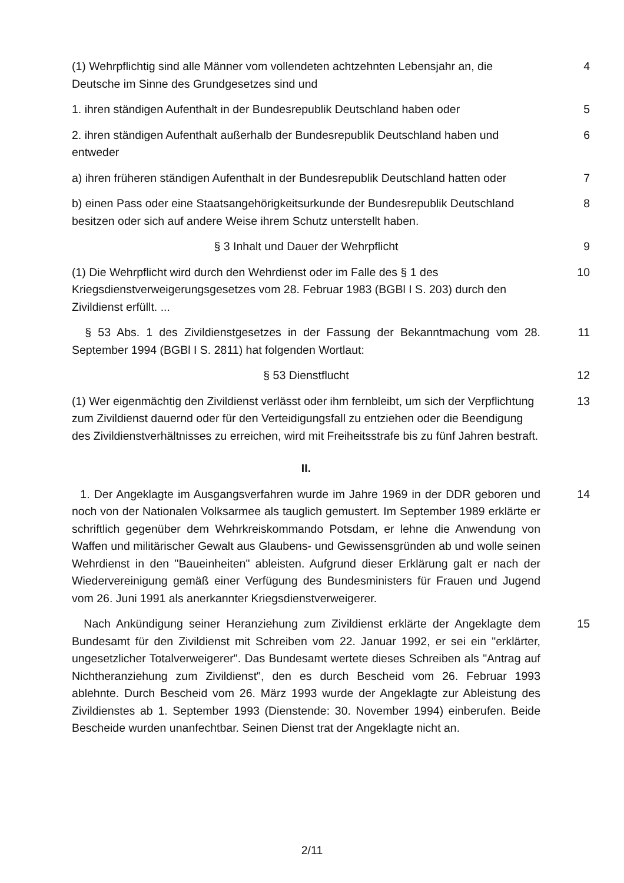(1) Wehrpflichtig sind alle Männer vom vollendeten achtzehnten Lebensjahr an, die Deutsche im Sinne des Grundgesetzes sind und
4
1. ihren ständigen Aufenthalt in der Bundesrepublik Deutschland haben oder
5
2. ihren ständigen Aufenthalt außerhalb der Bundesrepublik Deutschland haben und entweder
6
a) ihren früheren ständigen Aufenthalt in der Bundesrepublik Deutschland hatten oder
7
b) einen Pass oder eine Staatsangehörigkeitsurkunde der Bundesrepublik Deutschland besitzen oder sich auf andere Weise ihrem Schutz unterstellt haben.
8
§ 3 Inhalt und Dauer der Wehrpflicht 9
(1) Die Wehrpflicht wird durch den Wehrdienst oder im Falle des § 1 des Kriegsdienstverweigerungsgesetzes vom 28. Februar 1983 (BGBl I S. 203) durch den Zivildienst erfüllt. ...
10
§ 53 Abs. 1 des Zivildienstgesetzes in der Fassung der Bekanntmachung vom 28. September 1994 (BGBl I S. 2811) hat folgenden Wortlaut:
11
§ 53 Dienstflucht 12
(1) Wer eigenmächtig den Zivildienst verlässt oder ihm fernbleibt, um sich der Verpflichtung zum Zivildienst dauernd oder für den Verteidigungsfall zu entziehen oder die Beendigung des Zivildienstverhältnisses zu erreichen, wird mit Freiheitsstrafe bis zu fünf Jahren bestraft.
13
II.
1. Der Angeklagte im Ausgangsverfahren wurde im Jahre 1969 in der DDR geboren und noch von der Nationalen Volksarmee als tauglich gemustert. Im September 1989 erklärte er schriftlich gegenüber dem Wehrkreiskommando Potsdam, er lehne die Anwendung von Waffen und militärischer Gewalt aus Glaubens- und Gewissensgründen ab und wolle seinen Wehrdienst in den "Baueinheiten" ableisten. Aufgrund dieser Erklärung galt er nach der Wiedervereinigung gemäß einer Verfügung des Bundesministers für Frauen und Jugend vom 26. Juni 1991 als anerkannter Kriegsdienstverweigerer.
14
Nach Ankündigung seiner Heranziehung zum Zivildienst erklärte der Angeklagte dem Bundesamt für den Zivildienst mit Schreiben vom 22. Januar 1992, er sei ein "erklärter, ungesetzlicher Totalverweigerer". Das Bundesamt wertete dieses Schreiben als "Antrag auf Nichtheranziehung zum Zivildienst", den es durch Bescheid vom 26. Februar 1993 ablehnte. Durch Bescheid vom 26. März 1993 wurde der Angeklagte zur Ableistung des Zivildienstes ab 1. September 1993 (Dienstende: 30. November 1994) einberufen. Beide Bescheide wurden unanfechtbar. Seinen Dienst trat der Angeklagte nicht an.
15
2/11